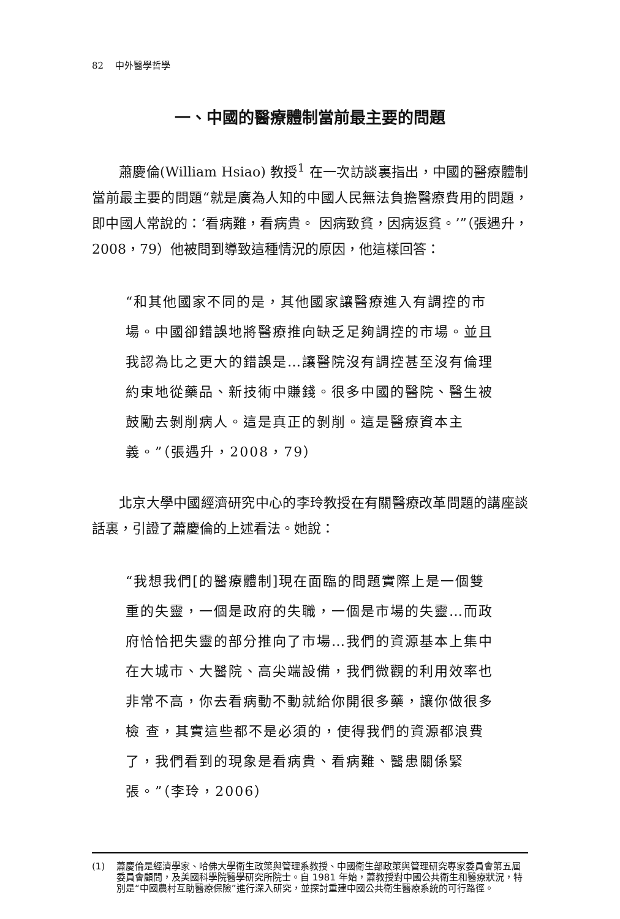82 中外醫學哲學
一、中國的醫療體制當前最主要的問題
蕭慶倫(William Hsiao) 教授<sup>1</sup> 在一次訪談裏指出，中國的醫療體制當前最主要的問題“就是廣為人知的中國人民無法負擔醫療費用的問題，即中國人常說的：‘看病難，看病貴。 因病致貧，因病返貧。’”（張遇升，2008，79）他被問到導致這種情況的原因，他這樣回答：
“和其他國家不同的是，其他國家讓醫療進入有調控的市場。中國卻錯誤地將醫療推向缺乏足夠調控的市場。並且我認為比之更大的錯誤是…讓醫院沒有調控甚至沒有倫理約束地從藥品、新技術中賺錢。很多中國的醫院、醫生被鼓勵去剝削病人。這是真正的剝削。這是醫療資本主義。”（張遇升，2008，79）
北京大學中國經濟研究中心的李玲教授在有關醫療改革問題的講座談話裏，引證了蕭慶倫的上述看法。她說：
“我想我們[的醫療體制]現在面臨的問題實際上是一個雙重的失靈，一個是政府的失職，一個是市場的失靈…而政府恰恰把失靈的部分推向了市場…我們的資源基本上集中在大城市、大醫院、高尖端設備，我們微觀的利用效率也非常不高，你去看病動不動就給你開很多藥，讓你做很多檢 查，其實這些都不是必須的，使得我們的資源都浪費了，我們看到的現象是看病貴、看病難、醫患關係緊張。”（李玲，2006）
(1) 蕭慶倫是經濟學家、哈佛大學衛生政策與管理系教授、中國衛生部政策與管理研究專家委員會第五屆委員會顧問，及美國科學院醫學研究所院士。自 1981 年始，蕭教授對中國公共衛生和醫療狀況，特別是“中國農村互助醫療保險”進行深入研究，並探討重建中國公共衛生醫療系統的可行路徑。